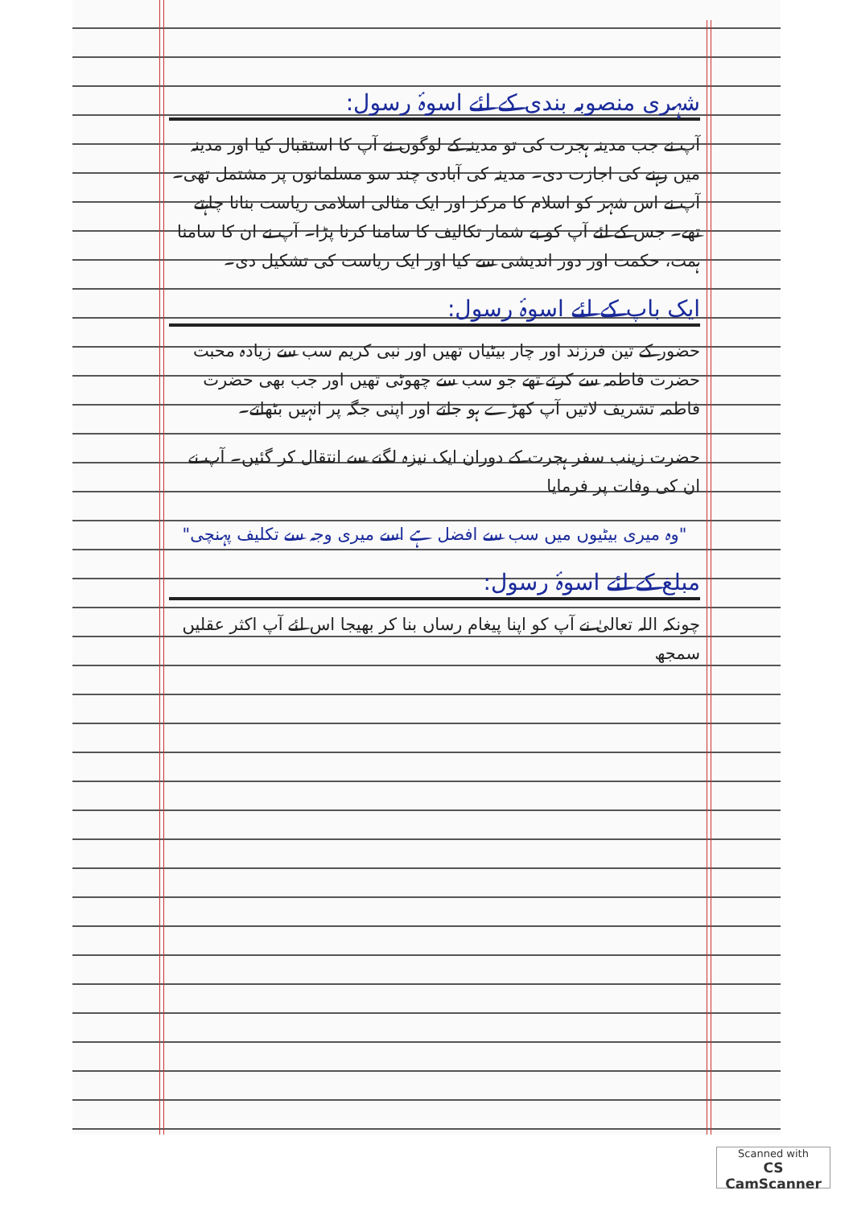شہری منصوبہ بندی کے لئے اسوۂ رسول:
آپ نے جب مدینہ ہجرت کی تو مدینہ کے لوگوں نے آپ کا استقبال کیا اور مدینہ میں رہنے کی اجازت دی۔ مدینہ کی آبادی چند سو مسلمانوں پر مشتمل تھی۔ آپ نے اس شہر کو اسلام کا مرکز اور ایک مثالی اسلامی ریاست بنانا چاہتے تھے۔ جس کے لئے آپ کو بے شمار تکالیف کا سامنا کرنا پڑا۔ آپ نے ان کا سامنا ہمت، حکمت اور دور اندیشی سے کیا اور ایک ریاست کی تشکیل دی۔
ایک باپ کے لئے اسوۂ رسول:
حضور کے تین فرزند اور چار بیٹیاں تھیں اور نبی کریم سب سے زیادہ محبت حضرت فاطمہ سے کرتے تھے جو سب سے چھوٹی تھیں اور جب بھی حضرت فاطمہ تشریف لاتیں آپ کھڑے ہو جاتے اور اپنی جگہ پر انہیں بٹھاتے۔
حضرت زینب سفر ہجرت کے دوران ایک نیزہ لگنے سے انتقال کر گئیں۔ آپ نے ان کی وفات پر فرمایا
"وہ میری بیٹیوں میں سب سے افضل ہے اسے میری وجہ سے تکلیف پہنچی"
مبلغ کے لئے اسوۂ رسول:
چونکہ اللہ تعالیٰ نے آپ کو اپنا پیغام رساں بنا کر بھیجا اس لئے آپ اکثر عقلیں سمجھ
Scanned with
CS CamScanner